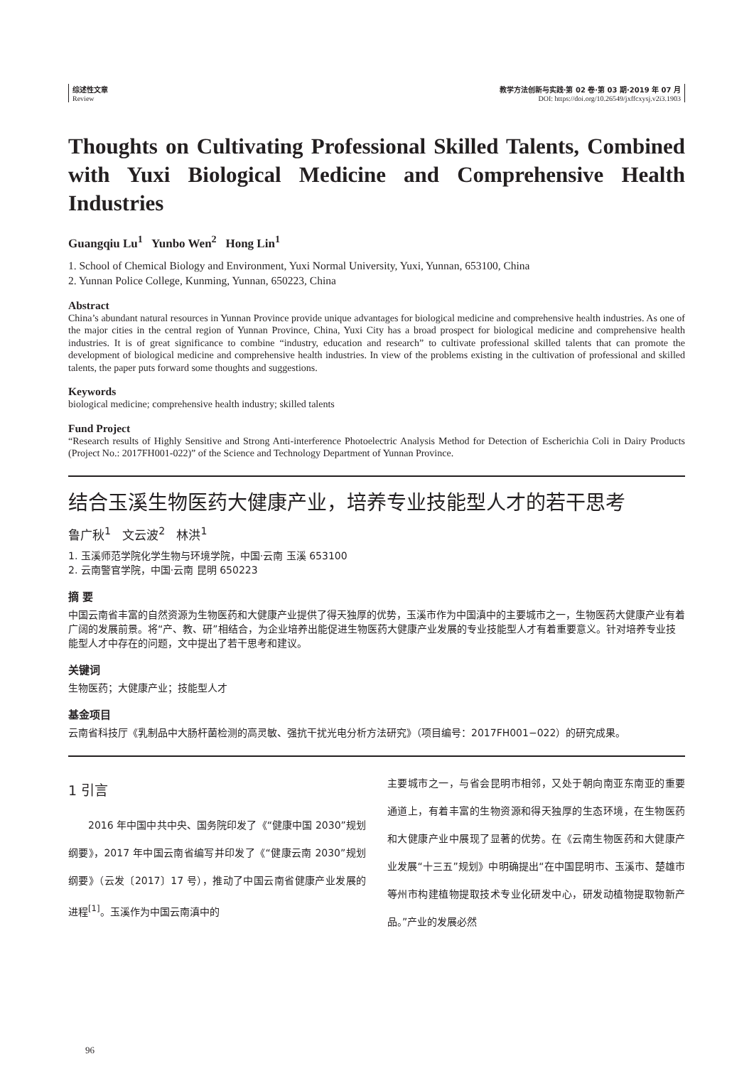综述性文章
Review
教学方法创新与实践·第 02 卷·第 03 期·2019 年 07 月
DOI: https://doi.org/10.26549/jxffcxysj.v2i3.1903
Thoughts on Cultivating Professional Skilled Talents, Combined with Yuxi Biological Medicine and Comprehensive Health Industries
Guangqiu Lu<sup>1</sup> Yunbo Wen<sup>2</sup> Hong Lin<sup>1</sup>
1. School of Chemical Biology and Environment, Yuxi Normal University, Yuxi, Yunnan, 653100, China
2. Yunnan Police College, Kunming, Yunnan, 650223, China
Abstract
China’s abundant natural resources in Yunnan Province provide unique advantages for biological medicine and comprehensive health industries. As one of the major cities in the central region of Yunnan Province, China, Yuxi City has a broad prospect for biological medicine and comprehensive health industries. It is of great significance to combine “industry, education and research” to cultivate professional skilled talents that can promote the development of biological medicine and comprehensive health industries. In view of the problems existing in the cultivation of professional and skilled talents, the paper puts forward some thoughts and suggestions.
Keywords
biological medicine; comprehensive health industry; skilled talents
Fund Project
“Research results of Highly Sensitive and Strong Anti-interference Photoelectric Analysis Method for Detection of Escherichia Coli in Dairy Products (Project No.: 2017FH001-022)” of the Science and Technology Department of Yunnan Province.
结合玉溪生物医药大健康产业，培养专业技能型人才的若干思考
鲁广秋<sup>1</sup> 文云波<sup>2</sup> 林洪<sup>1</sup>
1. 玉溪师范学院化学生物与环境学院，中国·云南 玉溪 653100
2. 云南警官学院，中国·云南 昆明 650223
摘 要
中国云南省丰富的自然资源为生物医药和大健康产业提供了得天独厚的优势，玉溪市作为中国滇中的主要城市之一，生物医药大健康产业有着广阔的发展前景。将“产、教、研”相结合，为企业培养出能促进生物医药大健康产业发展的专业技能型人才有着重要意义。针对培养专业技能型人才中存在的问题，文中提出了若干思考和建议。
关键词
生物医药；大健康产业；技能型人才
基金项目
云南省科技厅《乳制品中大肠杆菌检测的高灵敏、强抗干扰光电分析方法研究》（项目编号：2017FH001−022）的研究成果。
1 引言
  2016 年中国中共中央、国务院印发了《“健康中国 2030”规划纲要》，2017 年中国云南省编写并印发了《“健康云南 2030”规划纲要》（云发〔2017〕17 号），推动了中国云南省健康产业发展的进程<sup>[1]</sup>。玉溪作为中国云南滇中的
主要城市之一，与省会昆明市相邻，又处于朝向南亚东南亚的重要通道上，有着丰富的生物资源和得天独厚的生态环境，在生物医药和大健康产业中展现了显著的优势。在《云南生物医药和大健康产业发展“十三五”规划》中明确提出“在中国昆明市、玉溪市、楚雄市等州市构建植物提取技术专业化研发中心，研发动植物提取物新产品。”产业的发展必然
96